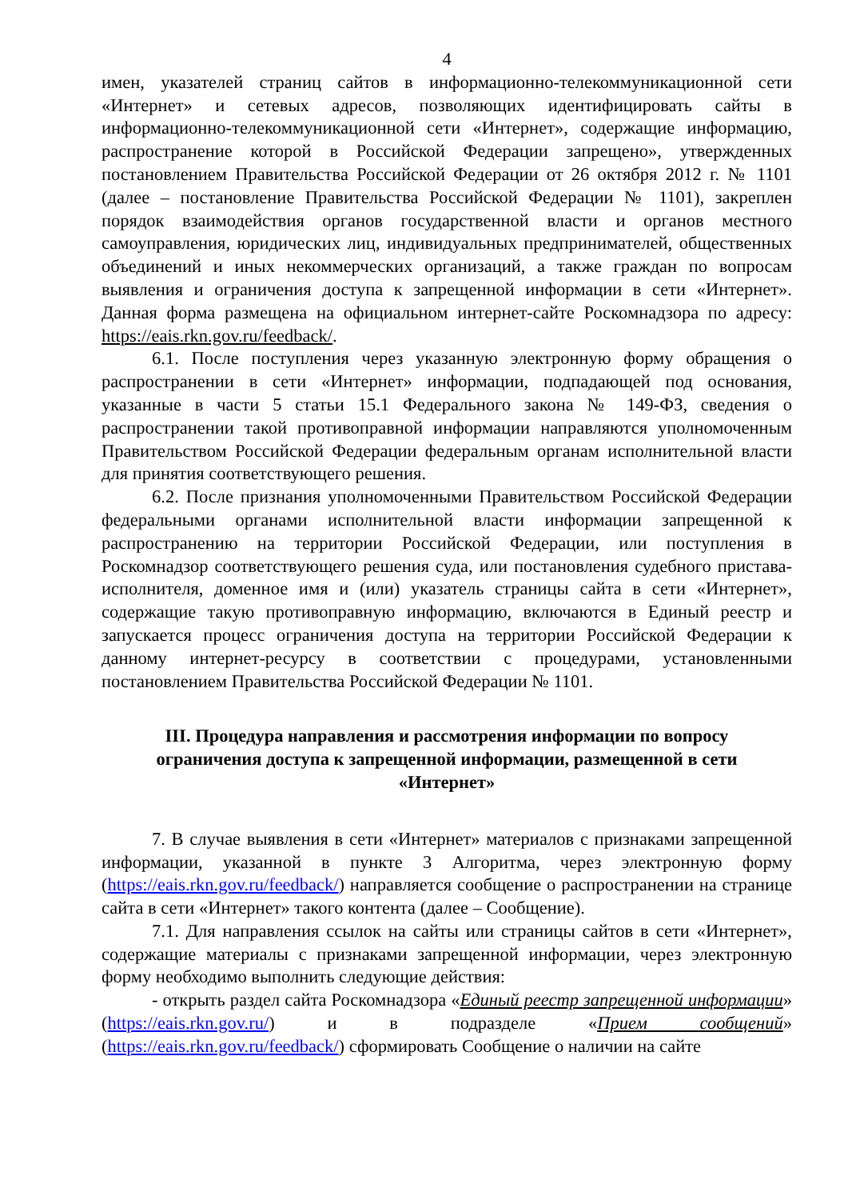4
имен, указателей страниц сайтов в информационно-телекоммуникационной сети «Интернет» и сетевых адресов, позволяющих идентифицировать сайты в информационно-телекоммуникационной сети «Интернет», содержащие информацию, распространение которой в Российской Федерации запрещено», утвержденных постановлением Правительства Российской Федерации от 26 октября 2012 г. № 1101 (далее – постановление Правительства Российской Федерации № 1101), закреплен порядок взаимодействия органов государственной власти и органов местного самоуправления, юридических лиц, индивидуальных предпринимателей, общественных объединений и иных некоммерческих организаций, а также граждан по вопросам выявления и ограничения доступа к запрещенной информации в сети «Интернет». Данная форма размещена на официальном интернет-сайте Роскомнадзора по адресу: https://eais.rkn.gov.ru/feedback/.
6.1. После поступления через указанную электронную форму обращения о распространении в сети «Интернет» информации, подпадающей под основания, указанные в части 5 статьи 15.1 Федерального закона № 149-ФЗ, сведения о распространении такой противоправной информации направляются уполномоченным Правительством Российской Федерации федеральным органам исполнительной власти для принятия соответствующего решения.
6.2. После признания уполномоченными Правительством Российской Федерации федеральными органами исполнительной власти информации запрещенной к распространению на территории Российской Федерации, или поступления в Роскомнадзор соответствующего решения суда, или постановления судебного пристава-исполнителя, доменное имя и (или) указатель страницы сайта в сети «Интернет», содержащие такую противоправную информацию, включаются в Единый реестр и запускается процесс ограничения доступа на территории Российской Федерации к данному интернет-ресурсу в соответствии с процедурами, установленными постановлением Правительства Российской Федерации № 1101.
III. Процедура направления и рассмотрения информации по вопросу ограничения доступа к запрещенной информации, размещенной в сети «Интернет»
7. В случае выявления в сети «Интернет» материалов с признаками запрещенной информации, указанной в пункте 3 Алгоритма, через электронную форму (https://eais.rkn.gov.ru/feedback/) направляется сообщение о распространении на странице сайта в сети «Интернет» такого контента (далее – Сообщение).
7.1. Для направления ссылок на сайты или страницы сайтов в сети «Интернет», содержащие материалы с признаками запрещенной информации, через электронную форму необходимо выполнить следующие действия:
- открыть раздел сайта Роскомнадзора «Единый реестр запрещенной информации» (https://eais.rkn.gov.ru/) и в подразделе «Прием сообщений» (https://eais.rkn.gov.ru/feedback/) сформировать Сообщение о наличии на сайте